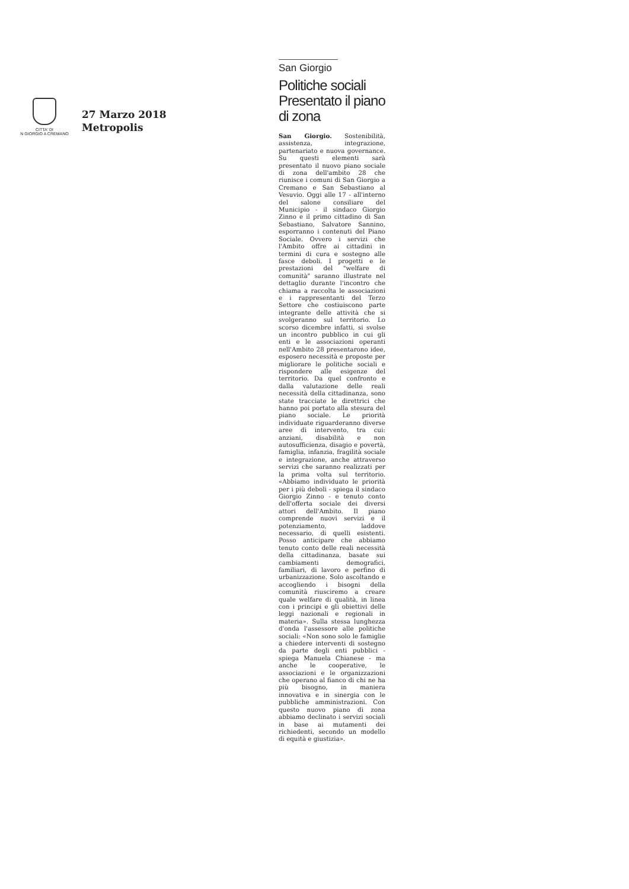CITTA' DI
N GIORGIO A CREMANO
27 Marzo 2018
Metropolis
San Giorgio
Politiche sociali Presentato il piano di zona
San Giorgio. Sostenibilità, assistenza, integrazione, partenariato e nuova governance. Su questi elementi sarà presentato il nuovo piano sociale di zona dell'ambito 28 che riunisce i comuni di San Giorgio a Cremano e San Sebastiano al Vesuvio. Oggi alle 17 - all'interno del salone consiliare del Municipio - il sindaco Giorgio Zinno e il primo cittadino di San Sebastiano, Salvatore Sannino, esporranno i contenuti del Piano Sociale. Ovvero i servizi che l'Ambito offre ai cittadini in termini di cura e sostegno alle fasce deboli. I progetti e le prestazioni del "welfare di comunità" saranno illustrate nel dettaglio durante l'incontro che chiama a raccolta le associazioni e i rappresentanti del Terzo Settore che costiuiscono parte integrante delle attività che si svolgeranno sul territorio. Lo scorso dicembre infatti, si svolse un incontro pubblico in cui gli enti e le associazioni operanti nell'Ambito 28 presentarono idee, esposero necessità e proposte per migliorare le politiche sociali e rispondere alle esigenze del territorio. Da quel confronto e dalla valutazione delle reali necessità della cittadinanza, sono state tracciate le direttrici che hanno poi portato alla stesura del piano sociale. Le priorità individuate riguarderanno diverse aree di intervento, tra cui: anziani, disabilità e non autosufficienza, disagio e povertà, famiglia, infanzia, fragilità sociale e integrazione, anche attraverso servizi che saranno realizzati per la prima volta sul territorio. «Abbiamo individuato le priorità per i più deboli - spiega il sindaco Giorgio Zinno - e tenuto conto dell'offerta sociale dei diversi attori dell'Ambito. Il piano comprende nuovi servizi e il potenziamento, laddove necessario, di quelli esistenti. Posso anticipare che abbiamo tenuto conto delle reali necessità della cittadinanza, basate sui cambiamenti demografici, familiari, di lavoro e perfino di urbanizzazione. Solo ascoltando e accogliendo i bisogni della comunità riusciremo a creare quale welfare di qualità, in linea con i principi e gli obiettivi delle leggi nazionali e regionali in materia». Sulla stessa lunghezza d'onda l'assessore alle politiche sociali: «Non sono solo le famiglie a chiedere interventi di sostegno da parte degli enti pubblici - spiega Manuela Chianese - ma anche le cooperative, le associazioni e le organizzazioni che operano al fianco di chi ne ha più bisogno, in maniera innovativa e in sinergia con le pubbliche amministrazioni. Con questo nuovo piano di zona abbiamo declinato i servizi sociali in base ai mutamenti dei richiedenti, secondo un modello di equità e giustizia».